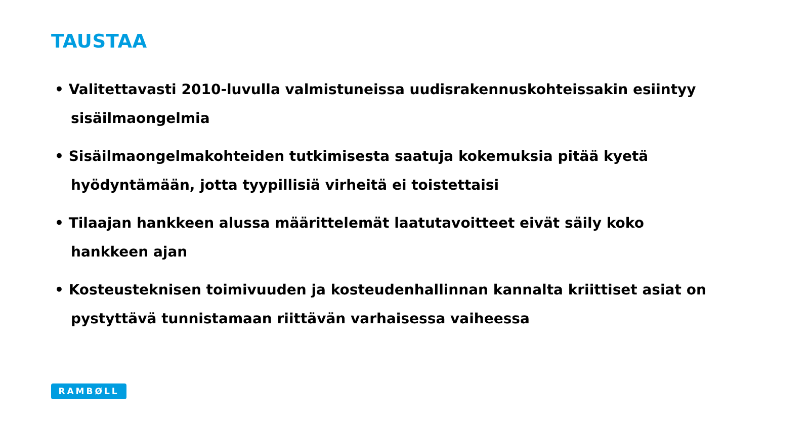TAUSTAA
• Valitettavasti 2010-luvulla valmistuneissa uudisrakennuskohteissakin esiintyy sisäilmaongelmia
• Sisäilmaongelmakohteiden tutkimisesta saatuja kokemuksia pitää kyetä hyödyntämään, jotta tyypillisiä virheitä ei toistettaisi
• Tilaajan hankkeen alussa määrittelemät laatutavoitteet eivät säily koko hankkeen ajan
• Kosteusteknisen toimivuuden ja kosteudenhallinnan kannalta kriittiset asiat on pystyttävä tunnistamaan riittävän varhaisessa vaiheessa
RAMBØLL